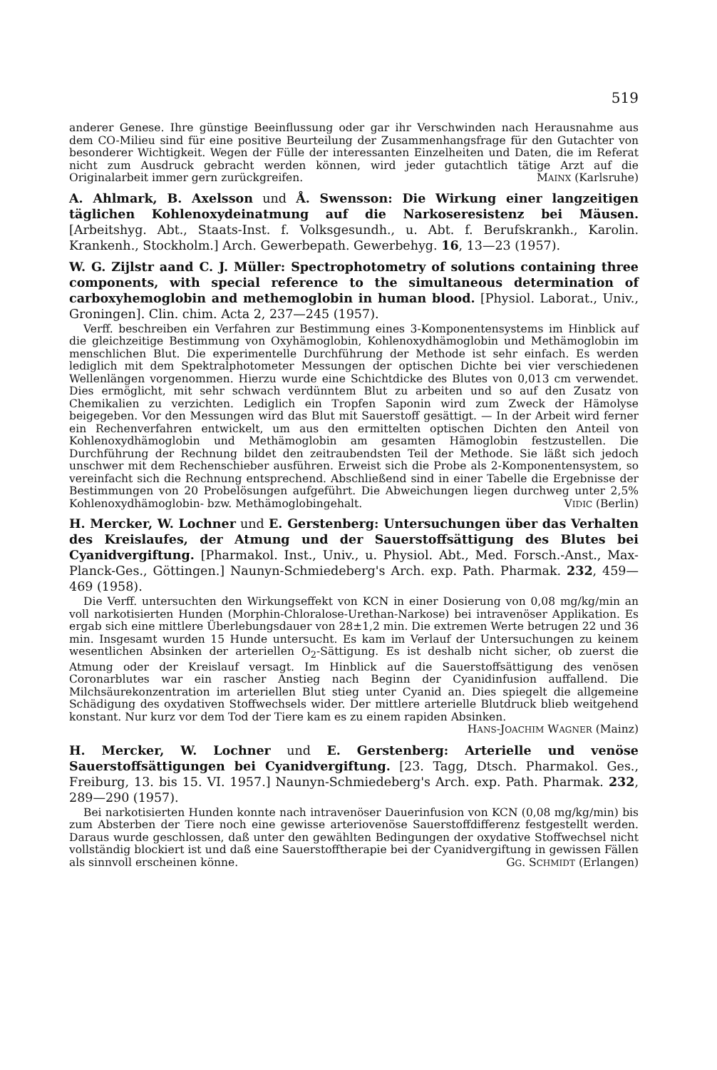519
anderer Genese. Ihre günstige Beeinflussung oder gar ihr Verschwinden nach Herausnahme aus dem CO-Milieu sind für eine positive Beurteilung der Zusammenhangsfrage für den Gutachter von besonderer Wichtigkeit. Wegen der Fülle der interessanten Einzelheiten und Daten, die im Referat nicht zum Ausdruck gebracht werden können, wird jeder gutachtlich tätige Arzt auf die Originalarbeit immer gern zurückgreifen. MAINX (Karlsruhe)
A. Ahlmark, B. Axelsson und Å. Swensson: Die Wirkung einer langzeitigen täglichen Kohlenoxydeinatmung auf die Narkoseresistenz bei Mäusen. [Arbeitshyg. Abt., Staats-Inst. f. Volksgesundh., u. Abt. f. Berufskrankh., Karolin. Krankenh., Stockholm.] Arch. Gewerbepath. Gewerbehyg. 16, 13—23 (1957).
W. G. Zijlstr aand C. J. Müller: Spectrophotometry of solutions containing three components, with special reference to the simultaneous determination of carboxyhemoglobin and methemoglobin in human blood. [Physiol. Laborat., Univ., Groningen]. Clin. chim. Acta 2, 237—245 (1957).
Verff. beschreiben ein Verfahren zur Bestimmung eines 3-Komponentensystems im Hinblick auf die gleichzeitige Bestimmung von Oxyhämoglobin, Kohlenoxydhämoglobin und Methämoglobin im menschlichen Blut. Die experimentelle Durchführung der Methode ist sehr einfach. Es werden lediglich mit dem Spektralphotometer Messungen der optischen Dichte bei vier verschiedenen Wellenlängen vorgenommen. Hierzu wurde eine Schichtdicke des Blutes von 0,013 cm verwendet. Dies ermöglicht, mit sehr schwach verdünntem Blut zu arbeiten und so auf den Zusatz von Chemikalien zu verzichten. Lediglich ein Tropfen Saponin wird zum Zweck der Hämolyse beigegeben. Vor den Messungen wird das Blut mit Sauerstoff gesättigt. — In der Arbeit wird ferner ein Rechenverfahren entwickelt, um aus den ermittelten optischen Dichten den Anteil von Kohlenoxydhämoglobin und Methämoglobin am gesamten Hämoglobin festzustellen. Die Durchführung der Rechnung bildet den zeitraubendsten Teil der Methode. Sie läßt sich jedoch unschwer mit dem Rechenschieber ausführen. Erweist sich die Probe als 2-Komponentensystem, so vereinfacht sich die Rechnung entsprechend. Abschließend sind in einer Tabelle die Ergebnisse der Bestimmungen von 20 Probelösungen aufgeführt. Die Abweichungen liegen durchweg unter 2,5% Kohlenoxydhämoglobin- bzw. Methämoglobingehalt. VIDIC (Berlin)
H. Mercker, W. Lochner und E. Gerstenberg: Untersuchungen über das Verhalten des Kreislaufes, der Atmung und der Sauerstoffsättigung des Blutes bei Cyanidvergiftung. [Pharmakol. Inst., Univ., u. Physiol. Abt., Med. Forsch.-Anst., Max-Planck-Ges., Göttingen.] Naunyn-Schmiedeberg's Arch. exp. Path. Pharmak. 232, 459—469 (1958).
Die Verff. untersuchten den Wirkungseffekt von KCN in einer Dosierung von 0,08 mg/kg/min an voll narkotisierten Hunden (Morphin-Chloralose-Urethan-Narkose) bei intravenöser Applikation. Es ergab sich eine mittlere Überlebungsdauer von 28±1,2 min. Die extremen Werte betrugen 22 und 36 min. Insgesamt wurden 15 Hunde untersucht. Es kam im Verlauf der Untersuchungen zu keinem wesentlichen Absinken der arteriellen O<sub>2</sub>-Sättigung. Es ist deshalb nicht sicher, ob zuerst die Atmung oder der Kreislauf versagt. Im Hinblick auf die Sauerstoffsättigung des venösen Coronarblutes war ein rascher Anstieg nach Beginn der Cyanidinfusion auffallend. Die Milchsäurekonzentration im arteriellen Blut stieg unter Cyanid an. Dies spiegelt die allgemeine Schädigung des oxydativen Stoffwechsels wider. Der mittlere arterielle Blutdruck blieb weitgehend konstant. Nur kurz vor dem Tod der Tiere kam es zu einem rapiden Absinken.
HANS-JOACHIM WAGNER (Mainz)
H. Mercker, W. Lochner und E. Gerstenberg: Arterielle und venöse Sauerstoffsättigungen bei Cyanidvergiftung. [23. Tagg, Dtsch. Pharmakol. Ges., Freiburg, 13. bis 15. VI. 1957.] Naunyn-Schmiedeberg's Arch. exp. Path. Pharmak. 232, 289—290 (1957).
Bei narkotisierten Hunden konnte nach intravenöser Dauerinfusion von KCN (0,08 mg/kg/min) bis zum Absterben der Tiere noch eine gewisse arteriovenöse Sauerstoffdifferenz festgestellt werden. Daraus wurde geschlossen, daß unter den gewählten Bedingungen der oxydative Stoffwechsel nicht vollständig blockiert ist und daß eine Sauerstofftherapie bei der Cyanidvergiftung in gewissen Fällen als sinnvoll erscheinen könne. GG. SCHMIDT (Erlangen)